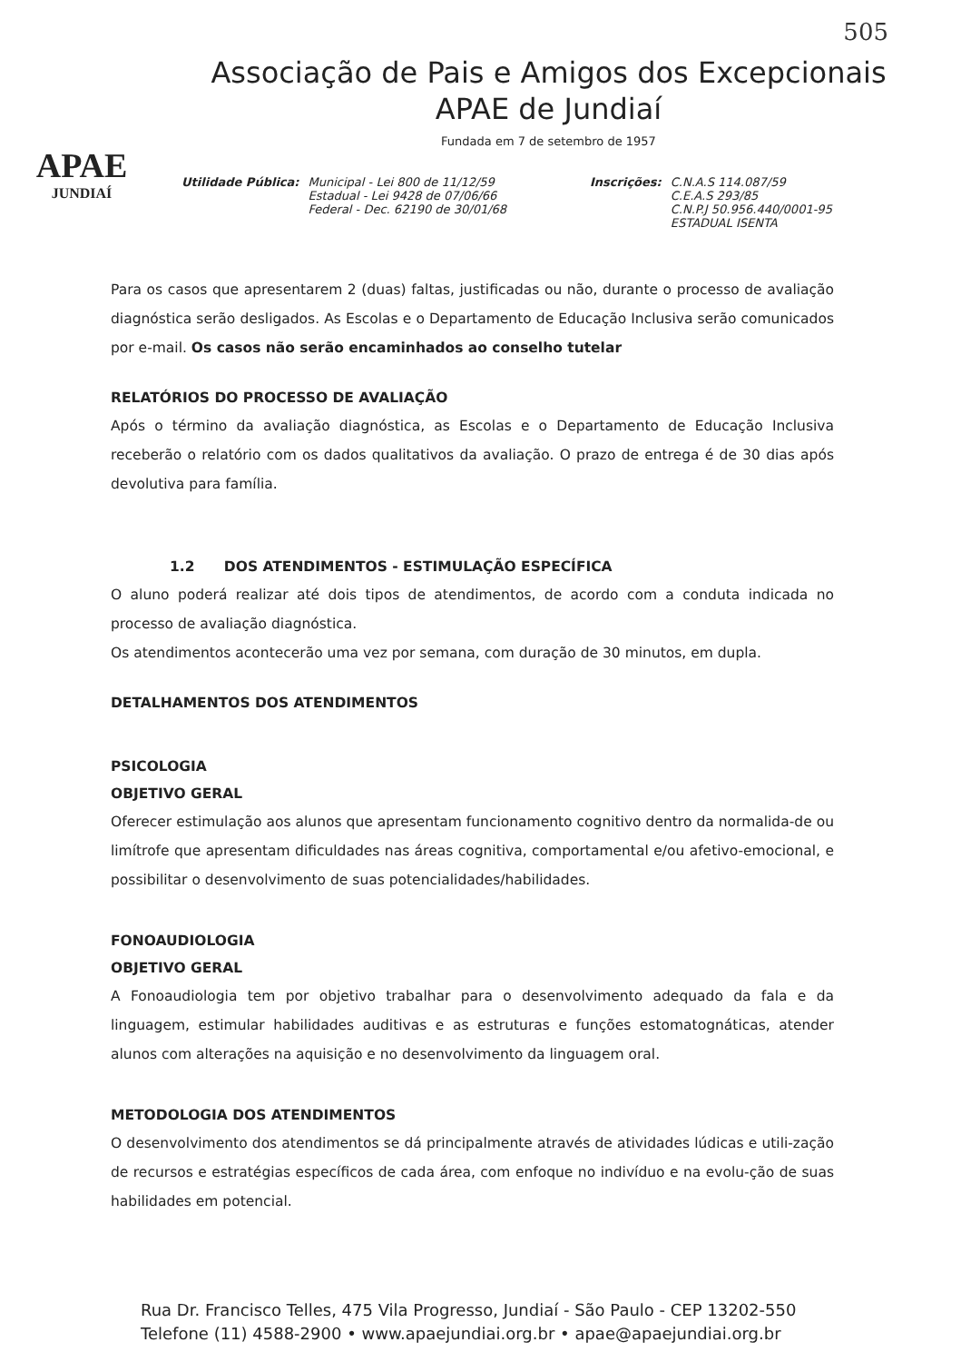505
APAE
JUNDIAÍ
Associação de Pais e Amigos dos Excepcionais
APAE de Jundiaí
Fundada em 7 de setembro de 1957
Utilidade Pública: Municipal - Lei 800 de 11/12/59
Estadual - Lei 9428 de 07/06/66
Federal - Dec. 62190 de 30/01/68
Inscrições: C.N.A.S 114.087/59
C.E.A.S 293/85
C.N.P.J 50.956.440/0001-95
ESTADUAL ISENTA
Para os casos que apresentarem 2 (duas) faltas, justificadas ou não, durante o processo de avaliação diagnóstica serão desligados. As Escolas e o Departamento de Educação Inclusiva serão comunicados por e-mail. Os casos não serão encaminhados ao conselho tutelar
RELATÓRIOS DO PROCESSO DE AVALIAÇÃO
Após o término da avaliação diagnóstica, as Escolas e o Departamento de Educação Inclusiva receberão o relatório com os dados qualitativos da avaliação. O prazo de entrega é de 30 dias após devolutiva para família.
1.2 DOS ATENDIMENTOS - ESTIMULAÇÃO ESPECÍFICA
O aluno poderá realizar até dois tipos de atendimentos, de acordo com a conduta indicada no processo de avaliação diagnóstica.
Os atendimentos acontecerão uma vez por semana, com duração de 30 minutos, em dupla.
DETALHAMENTOS DOS ATENDIMENTOS
PSICOLOGIA
OBJETIVO GERAL
Oferecer estimulação aos alunos que apresentam funcionamento cognitivo dentro da normalida-de ou limítrofe que apresentam dificuldades nas áreas cognitiva, comportamental e/ou afetivo-emocional, e possibilitar o desenvolvimento de suas potencialidades/habilidades.
FONOAUDIOLOGIA
OBJETIVO GERAL
A Fonoaudiologia tem por objetivo trabalhar para o desenvolvimento adequado da fala e da linguagem, estimular habilidades auditivas e as estruturas e funções estomatognáticas, atender alunos com alterações na aquisição e no desenvolvimento da linguagem oral.
METODOLOGIA DOS ATENDIMENTOS
O desenvolvimento dos atendimentos se dá principalmente através de atividades lúdicas e utili-zação de recursos e estratégias específicos de cada área, com enfoque no indivíduo e na evolu-ção de suas habilidades em potencial.
Rua Dr. Francisco Telles, 475 Vila Progresso, Jundiaí - São Paulo - CEP 13202-550
Telefone (11) 4588-2900 • www.apaejundiai.org.br • apae@apaejundiai.org.br